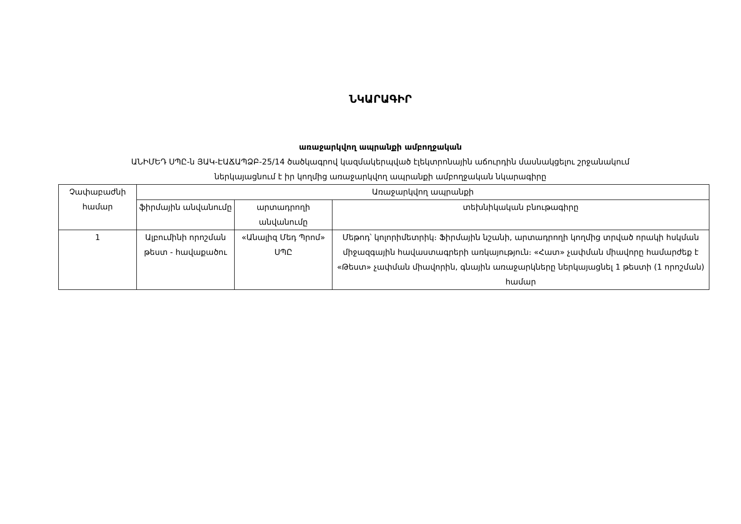ՆԿԱՐԱԳԻՐ
առաջարկվող ապրանքի ամբողջական
ԱՆԻՄԵԴ ՍՊԸ-ն ՅԱԿ-ԷԱՃԱՊՁԲ-25/14 ծածկագրով կազմակերպված էլեկտրոնային աճուրդին մասնակցելու շրջանակում
ներկայացնում է իր կողմից առաջարկվող ապրանքի ամբողջական նկարագիրը
| Չափաբաժնի համար | Առաջարկվող ապրանքի | | |
| --- | --- | --- | --- |
| | ֆիրմային անվանումը | արտադրողի անվանումը | տեխնիկական բնութագիրը |
| 1 | Ալբումինի որոշման թեստ - հավաքածու | «Անալիզ Մեդ Պրոմ» ՍՊԸ | Մեթոդ՝ կոլորիմետրիկ։ Ֆիրմային նշանի, արտադրողի կողմից տրված որակի հսկման միջազգային հավաստագրերի առկայություն։ «Հատ» չափման միավորը համարժեք է «Թեստ» չափման միավորին, գնային առաջարկները ներկայացնել 1 թեստի (1 որոշման) համար |